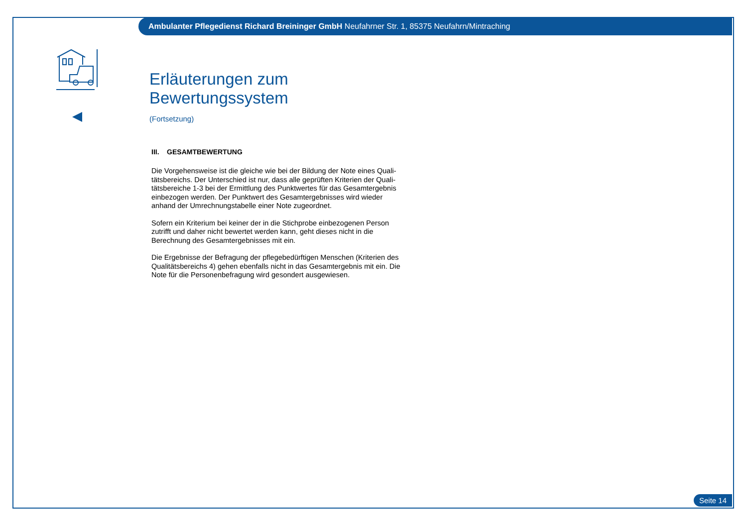Ambulanter Pflegedienst Richard Breininger GmbH Neufahrner Str. 1, 85375 Neufahrn/Mintraching
Erläuterungen zum Bewertungssystem
(Fortsetzung)
III. GESAMTBEWERTUNG
Die Vorgehensweise ist die gleiche wie bei der Bildung der Note eines Quali-tätsbereichs. Der Unterschied ist nur, dass alle geprüften Kriterien der Quali-tätsbereiche 1-3 bei der Ermittlung des Punktwertes für das Gesamtergebnis einbezogen werden. Der Punktwert des Gesamtergebnisses wird wieder anhand der Umrechnungstabelle einer Note zugeordnet.
Sofern ein Kriterium bei keiner der in die Stichprobe einbezogenen Person zutrifft und daher nicht bewertet werden kann, geht dieses nicht in die Berechnung des Gesamtergebnisses mit ein.
Die Ergebnisse der Befragung der pflegebedürftigen Menschen (Kriterien des Qualitätsbereichs 4) gehen ebenfalls nicht in das Gesamtergebnis mit ein. Die Note für die Personenbefragung wird gesondert ausgewiesen.
Seite 14